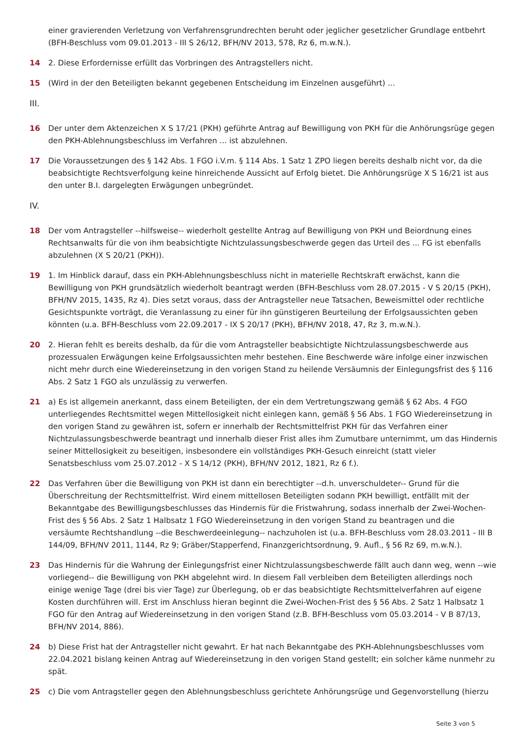einer gravierenden Verletzung von Verfahrensgrundrechten beruht oder jeglicher gesetzlicher Grundlage entbehrt (BFH-Beschluss vom 09.01.2013 - III S 26/12, BFH/NV 2013, 578, Rz 6, m.w.N.).
14 2. Diese Erfordernisse erfüllt das Vorbringen des Antragstellers nicht.
15 (Wird in der den Beteiligten bekannt gegebenen Entscheidung im Einzelnen ausgeführt) ...
III.
16 Der unter dem Aktenzeichen X S 17/21 (PKH) geführte Antrag auf Bewilligung von PKH für die Anhörungsrüge gegen den PKH-Ablehnungsbeschluss im Verfahren ... ist abzulehnen.
17 Die Voraussetzungen des § 142 Abs. 1 FGO i.V.m. § 114 Abs. 1 Satz 1 ZPO liegen bereits deshalb nicht vor, da die beabsichtigte Rechtsverfolgung keine hinreichende Aussicht auf Erfolg bietet. Die Anhörungsrüge X S 16/21 ist aus den unter B.I. dargelegten Erwägungen unbegründet.
IV.
18 Der vom Antragsteller --hilfsweise-- wiederholt gestellte Antrag auf Bewilligung von PKH und Beiordnung eines Rechtsanwalts für die von ihm beabsichtigte Nichtzulassungsbeschwerde gegen das Urteil des ... FG ist ebenfalls abzulehnen (X S 20/21 (PKH)).
19 1. Im Hinblick darauf, dass ein PKH-Ablehnungsbeschluss nicht in materielle Rechtskraft erwächst, kann die Bewilligung von PKH grundsätzlich wiederholt beantragt werden (BFH-Beschluss vom 28.07.2015 - V S 20/15 (PKH), BFH/NV 2015, 1435, Rz 4). Dies setzt voraus, dass der Antragsteller neue Tatsachen, Beweismittel oder rechtliche Gesichtspunkte vorträgt, die Veranlassung zu einer für ihn günstigeren Beurteilung der Erfolgsaussichten geben könnten (u.a. BFH-Beschluss vom 22.09.2017 - IX S 20/17 (PKH), BFH/NV 2018, 47, Rz 3, m.w.N.).
20 2. Hieran fehlt es bereits deshalb, da für die vom Antragsteller beabsichtigte Nichtzulassungsbeschwerde aus prozessualen Erwägungen keine Erfolgsaussichten mehr bestehen. Eine Beschwerde wäre infolge einer inzwischen nicht mehr durch eine Wiedereinsetzung in den vorigen Stand zu heilende Versäumnis der Einlegungsfrist des § 116 Abs. 2 Satz 1 FGO als unzulässig zu verwerfen.
21 a) Es ist allgemein anerkannt, dass einem Beteiligten, der ein dem Vertretungszwang gemäß § 62 Abs. 4 FGO unterliegendes Rechtsmittel wegen Mittellosigkeit nicht einlegen kann, gemäß § 56 Abs. 1 FGO Wiedereinsetzung in den vorigen Stand zu gewähren ist, sofern er innerhalb der Rechtsmittelfrist PKH für das Verfahren einer Nichtzulassungsbeschwerde beantragt und innerhalb dieser Frist alles ihm Zumutbare unternimmt, um das Hindernis seiner Mittellosigkeit zu beseitigen, insbesondere ein vollständiges PKH-Gesuch einreicht (statt vieler Senatsbeschluss vom 25.07.2012 - X S 14/12 (PKH), BFH/NV 2012, 1821, Rz 6 f.).
22 Das Verfahren über die Bewilligung von PKH ist dann ein berechtigter --d.h. unverschuldeter-- Grund für die Überschreitung der Rechtsmittelfrist. Wird einem mittellosen Beteiligten sodann PKH bewilligt, entfällt mit der Bekanntgabe des Bewilligungsbeschlusses das Hindernis für die Fristwahrung, sodass innerhalb der Zwei-Wochen-Frist des § 56 Abs. 2 Satz 1 Halbsatz 1 FGO Wiedereinsetzung in den vorigen Stand zu beantragen und die versäumte Rechtshandlung --die Beschwerdeeinlegung-- nachzuholen ist (u.a. BFH-Beschluss vom 28.03.2011 - III B 144/09, BFH/NV 2011, 1144, Rz 9; Gräber/Stapperfend, Finanzgerichtsordnung, 9. Aufl., § 56 Rz 69, m.w.N.).
23 Das Hindernis für die Wahrung der Einlegungsfrist einer Nichtzulassungsbeschwerde fällt auch dann weg, wenn --wie vorliegend-- die Bewilligung von PKH abgelehnt wird. In diesem Fall verbleiben dem Beteiligten allerdings noch einige wenige Tage (drei bis vier Tage) zur Überlegung, ob er das beabsichtigte Rechtsmittelverfahren auf eigene Kosten durchführen will. Erst im Anschluss hieran beginnt die Zwei-Wochen-Frist des § 56 Abs. 2 Satz 1 Halbsatz 1 FGO für den Antrag auf Wiedereinsetzung in den vorigen Stand (z.B. BFH-Beschluss vom 05.03.2014 - V B 87/13, BFH/NV 2014, 886).
24 b) Diese Frist hat der Antragsteller nicht gewahrt. Er hat nach Bekanntgabe des PKH-Ablehnungsbeschlusses vom 22.04.2021 bislang keinen Antrag auf Wiedereinsetzung in den vorigen Stand gestellt; ein solcher käme nunmehr zu spät.
25 c) Die vom Antragsteller gegen den Ablehnungsbeschluss gerichtete Anhörungsrüge und Gegenvorstellung (hierzu
Seite 3 von 5